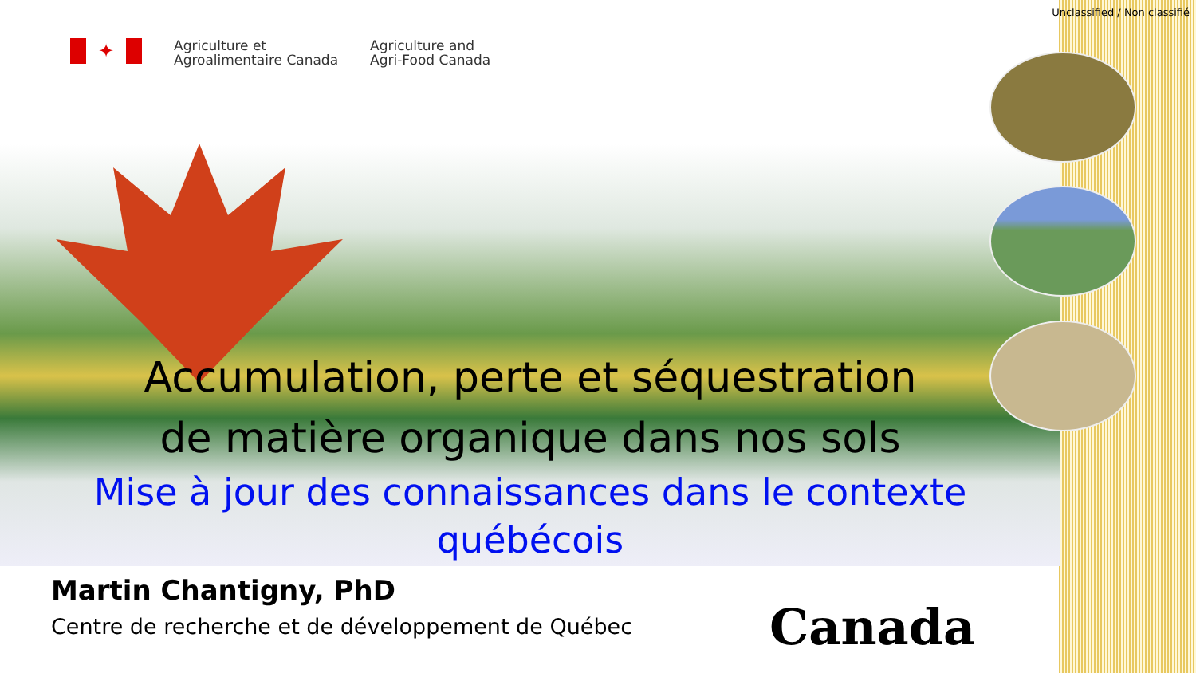Unclassified / Non classifié
✦
Agriculture et
Agroalimentaire Canada
Agriculture and
Agri-Food Canada
Accumulation, perte et séquestration
de matière organique dans nos sols
Mise à jour des connaissances dans le contexte
québécois
Martin Chantigny, PhD
Centre de recherche et de développement de Québec
Canada